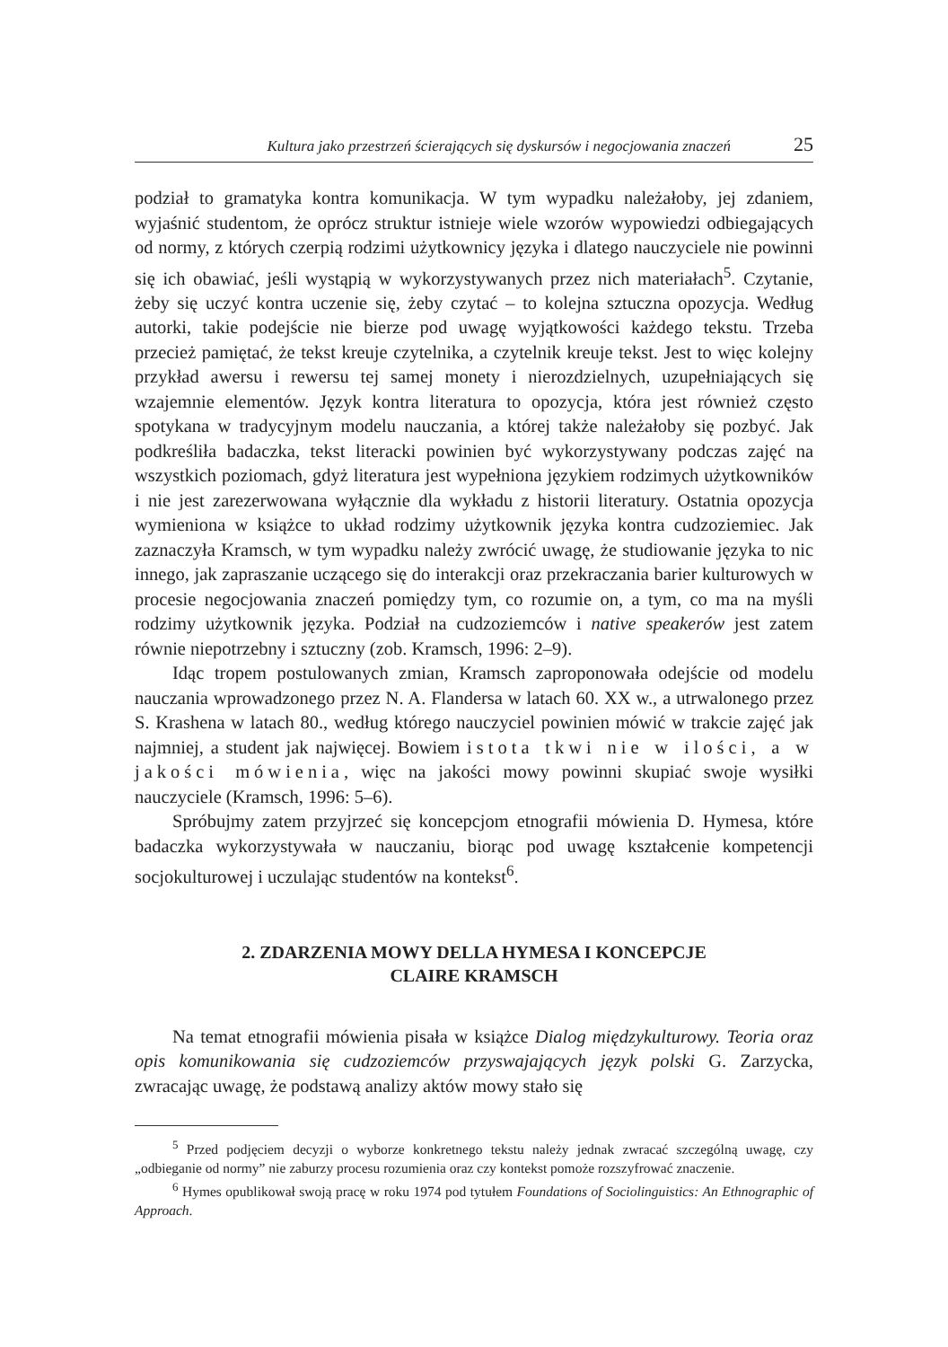Kultura jako przestrzeń ścierających się dyskursów i negocjowania znaczeń 25
podział to gramatyka kontra komunikacja. W tym wypadku należałoby, jej zdaniem, wyjaśnić studentom, że oprócz struktur istnieje wiele wzorów wypowiedzi odbiegających od normy, z których czerpią rodzimi użytkownicy języka i dlatego nauczyciele nie powinni się ich obawiać, jeśli wystąpią w wykorzystywanych przez nich materiałach<sup>5</sup>. Czytanie, żeby się uczyć kontra uczenie się, żeby czytać – to kolejna sztuczna opozycja. Według autorki, takie podejście nie bierze pod uwagę wyjątkowości każdego tekstu. Trzeba przecież pamiętać, że tekst kreuje czytelnika, a czytelnik kreuje tekst. Jest to więc kolejny przykład awersu i rewersu tej samej monety i nierozdzielnych, uzupełniających się wzajemnie elementów. Język kontra literatura to opozycja, która jest również często spotykana w tradycyjnym modelu nauczania, a której także należałoby się pozbyć. Jak podkreśliła badaczka, tekst literacki powinien być wykorzystywany podczas zajęć na wszystkich poziomach, gdyż literatura jest wypełniona językiem rodzimych użytkowników i nie jest zarezerwowana wyłącznie dla wykładu z historii literatury. Ostatnia opozycja wymieniona w książce to układ rodzimy użytkownik języka kontra cudzoziemiec. Jak zaznaczyła Kramsch, w tym wypadku należy zwrócić uwagę, że studiowanie języka to nic innego, jak zapraszanie uczącego się do interakcji oraz przekraczania barier kulturowych w procesie negocjowania znaczeń pomiędzy tym, co rozumie on, a tym, co ma na myśli rodzimy użytkownik języka. Podział na cudzoziemców i native speakerów jest zatem równie niepotrzebny i sztuczny (zob. Kramsch, 1996: 2–9).
Idąc tropem postulowanych zmian, Kramsch zaproponowała odejście od modelu nauczania wprowadzonego przez N. A. Flandersa w latach 60. XX w., a utrwalonego przez S. Krashena w latach 80., według którego nauczyciel powinien mówić w trakcie zajęć jak najmniej, a student jak najwięcej. Bowiem istota tkwi nie w ilości, a w jakości mówienia, więc na jakości mowy powinni skupiać swoje wysiłki nauczyciele (Kramsch, 1996: 5–6).
Spróbujmy zatem przyjrzeć się koncepcjom etnografii mówienia D. Hymesa, które badaczka wykorzystywała w nauczaniu, biorąc pod uwagę kształcenie kompetencji socjokulturowej i uczulając studentów na kontekst<sup>6</sup>.
2. ZDARZENIA MOWY DELLA HYMESA I KONCEPCJE
CLAIRE KRAMSCH
Na temat etnografii mówienia pisała w książce Dialog międzykulturowy. Teoria oraz opis komunikowania się cudzoziemców przyswajających język polski G. Zarzycka, zwracając uwagę, że podstawą analizy aktów mowy stało się
<sup>5</sup> Przed podjęciem decyzji o wyborze konkretnego tekstu należy jednak zwracać szczególną uwagę, czy „odbieganie od normy” nie zaburzy procesu rozumienia oraz czy kontekst pomoże rozszyfrować znaczenie.
<sup>6</sup> Hymes opublikował swoją pracę w roku 1974 pod tytułem Foundations of Sociolinguistics: An Ethnographic of Approach.